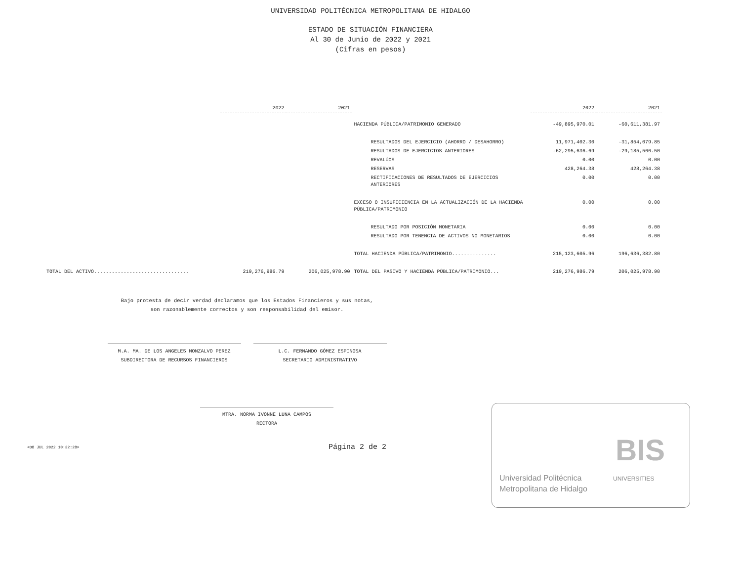UNIVERSIDAD POLITÉCNICA METROPOLITANA DE HIDALGO
ESTADO DE SITUACIÓN FINANCIERA
Al 30 de Junio de 2022 y 2021
(Cifras en pesos)
| | 2022 | 2021 | | 2022 | 2021 |
| --- | --- | --- | --- | --- | --- |
| | | | HACIENDA PÚBLICA/PATRIMONIO GENERADO | -49,895,970.01 | -60,611,381.97 |
| | | | RESULTADOS DEL EJERCICIO (AHORRO / DESAHORRO) | 11,971,402.30 | -31,854,079.85 |
| | | | RESULTADOS DE EJERCICIOS ANTERIORES | -62,295,636.69 | -29,185,566.50 |
| | | | REVALÚOS | 0.00 | 0.00 |
| | | | RESERVAS | 428,264.38 | 428,264.38 |
| | | | RECTIFICACIONES DE RESULTADOS DE EJERCICIOS ANTERIORES | 0.00 | 0.00 |
| | | | EXCESO O INSUFICIENCIA EN LA ACTUALIZACIÓN DE LA HACIENDA PÚBLICA/PATRIMONIO | 0.00 | 0.00 |
| | | | RESULTADO POR POSICIÓN MONETARIA | 0.00 | 0.00 |
| | | | RESULTADO POR TENENCIA DE ACTIVOS NO MONETARIOS | 0.00 | 0.00 |
| | | | TOTAL HACIENDA PÚBLICA/PATRIMONIO............... | 215,123,605.96 | 196,636,382.80 |
| TOTAL DEL ACTIVO................................ | 219,276,986.79 | 206,025,978.90 | TOTAL DEL PASIVO Y HACIENDA PÚBLICA/PATRIMONIO... | 219,276,986.79 | 206,025,978.90 |
Bajo protesta de decir verdad declaramos que los Estados Financieros y sus notas,
son razonablemente correctos y son responsabilidad del emisor.
M.A. MA. DE LOS ANGELES MONZALVO PEREZ
SUBDIRECTORA DE RECURSOS FINANCIEROS
L.C. FERNANDO GÓMEZ ESPINOSA
SECRETARIO ADMINISTRATIVO
MTRA. NORMA IVONNE LUNA CAMPOS
RECTORA
<08 JUL 2022 10:32:28>
Página 2 de 2
Universidad Politécnica
Metropolitana de Hidalgo
BIS
UNIVERSITIES